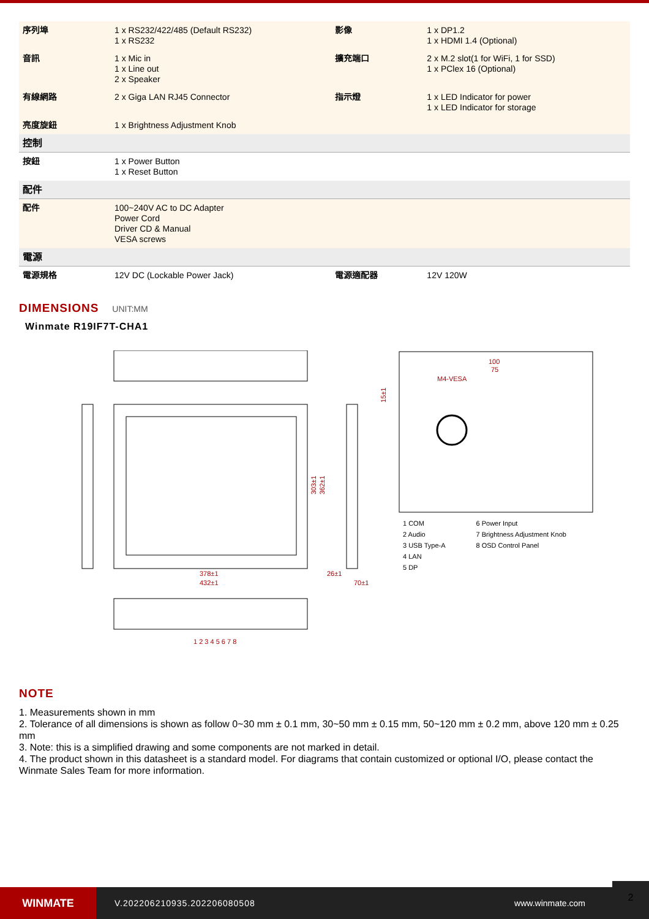| 序列埠 | 1 x RS232/422/485 (Default RS232) 1 x RS232 | 影像 | 1 x DP1.2 1 x HDMI 1.4 (Optional) |
| 音訊 | 1 x Mic in 1 x Line out 2 x Speaker | 擴充端口 | 2 x M.2 slot(1 for WiFi, 1 for SSD) 1 x PClex 16 (Optional) |
| 有線網路 | 2 x Giga LAN RJ45 Connector | 指示燈 | 1 x LED Indicator for power 1 x LED Indicator for storage |
| 亮度旋鈕 | 1 x Brightness Adjustment Knob | | |
| 控制 | | | |
| 按鈕 | 1 x Power Button 1 x Reset Button | | |
| 配件 | | | |
| 配件 | 100~240V AC to DC Adapter Power Cord Driver CD & Manual VESA screws | | |
| 電源 | | | |
| 電源規格 | 12V DC (Lockable Power Jack) | 電源適配器 | 12V 120W |
DIMENSIONS
UNIT:MM
Winmate R19IF7T-CHA1
378±1
432±1
26±1
70±1
303±1
362±1
15±1
1 2 3 4 5 6 7 8
M4-VESA
100
75
1 COM
2 Audio
3 USB Type-A
4 LAN
5 DP
6 Power Input
7 Brightness Adjustment Knob
8 OSD Control Panel
NOTE
1. Measurements shown in mm
2. Tolerance of all dimensions is shown as follow 0~30 mm ± 0.1 mm, 30~50 mm ± 0.15 mm, 50~120 mm ± 0.2 mm, above 120 mm ± 0.25 mm
3. Note: this is a simplified drawing and some components are not marked in detail.
4. The product shown in this datasheet is a standard model. For diagrams that contain customized or optional I/O, please contact the Winmate Sales Team for more information.
WINMATE
V.202206210935.202206080508 www.winmate.com
2